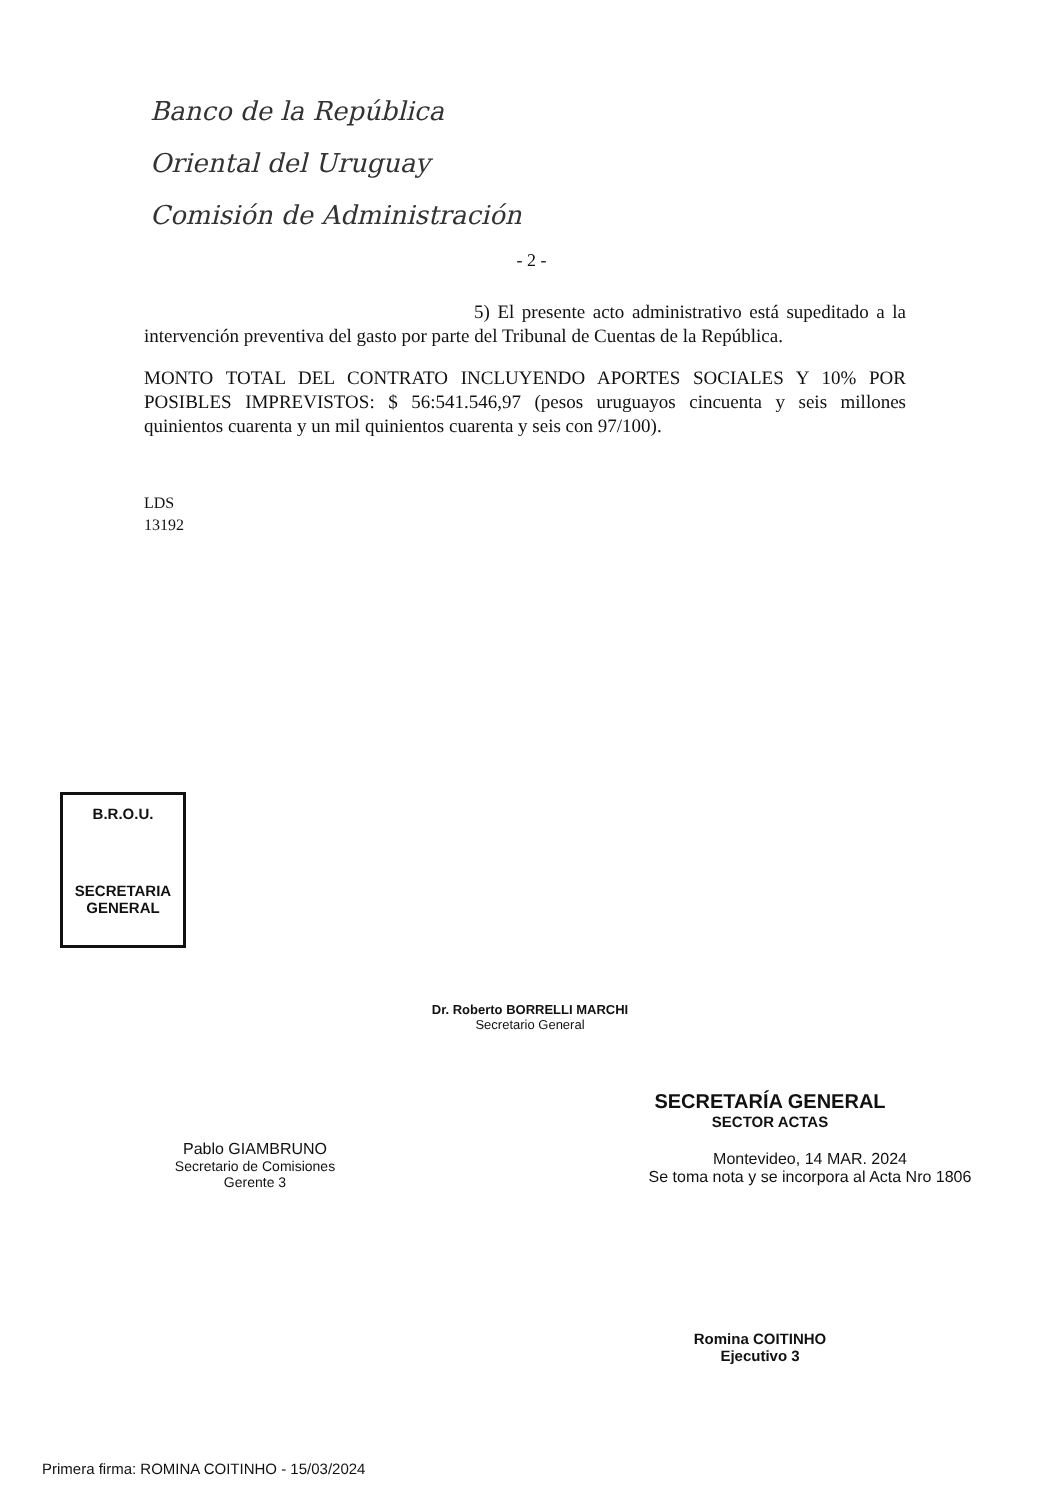Banco de la República
Oriental del Uruguay
Comisión de Administración
- 2 -
5) El presente acto administrativo está supeditado a la intervención preventiva del gasto por parte del Tribunal de Cuentas de la República.
MONTO TOTAL DEL CONTRATO INCLUYENDO APORTES SOCIALES Y 10% POR POSIBLES IMPREVISTOS: $ 56:541.546,97 (pesos uruguayos cincuenta y seis millones quinientos cuarenta y un mil quinientos cuarenta y seis con 97/100).
LDS
13192
B.R.O.U.
SECRETARIA
GENERAL
Dr. Roberto BORRELLI MARCHI
Secretario General
SECRETARÍA GENERAL
SECTOR ACTAS
Montevideo, 14 MAR. 2024
Se toma nota y se incorpora al Acta Nro 1806
Pablo GIAMBRUNO
Secretario de Comisiones
Gerente 3
Romina COITINHO
Ejecutivo 3
Primera firma: ROMINA COITINHO - 15/03/2024